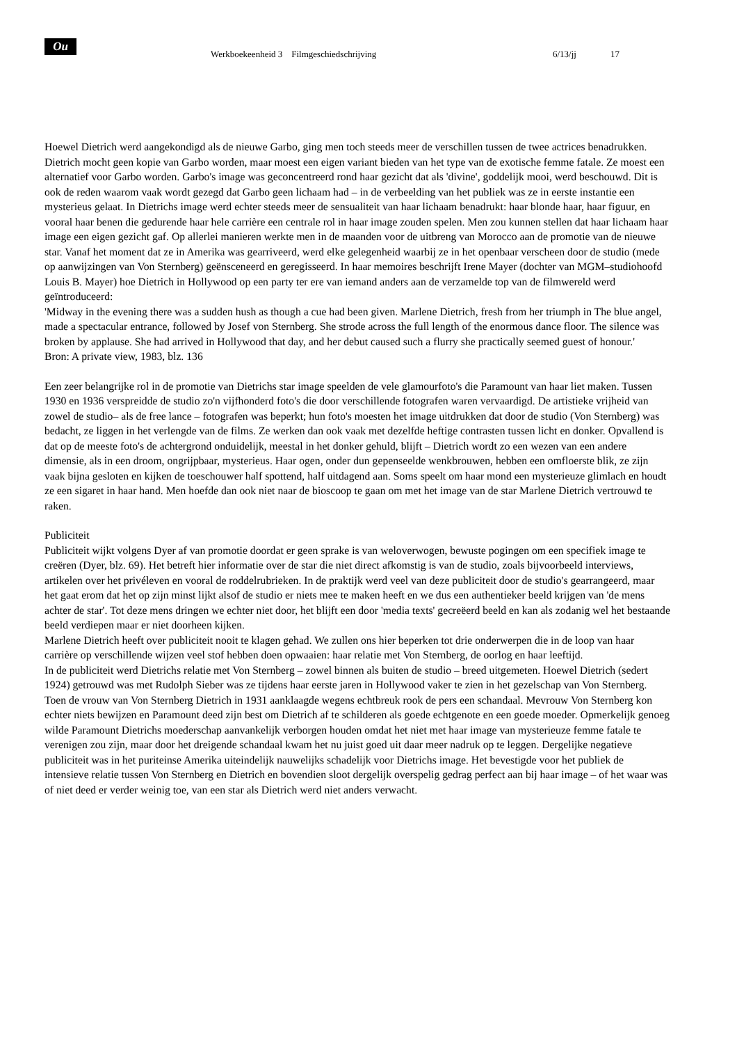Ou
Werkboekeenheid 3 Filmgeschiedschrijving
6/13/jj 17
Hoewel Dietrich werd aangekondigd als de nieuwe Garbo, ging men toch steeds meer de verschillen tussen de twee actrices benadrukken. Dietrich mocht geen kopie van Garbo worden, maar moest een eigen variant bieden van het type van de exotische femme fatale. Ze moest een alternatief voor Garbo worden. Garbo's image was geconcentreerd rond haar gezicht dat als 'divine', goddelijk mooi, werd beschouwd. Dit is ook de reden waarom vaak wordt gezegd dat Garbo geen lichaam had – in de verbeelding van het publiek was ze in eerste instantie een mysterieus gelaat. In Dietrichs image werd echter steeds meer de sensualiteit van haar lichaam benadrukt: haar blonde haar, haar figuur, en vooral haar benen die gedurende haar hele carrière een centrale rol in haar image zouden spelen. Men zou kunnen stellen dat haar lichaam haar image een eigen gezicht gaf. Op allerlei manieren werkte men in de maanden voor de uitbreng van Morocco aan de promotie van de nieuwe star. Vanaf het moment dat ze in Amerika was gearriveerd, werd elke gelegenheid waarbij ze in het openbaar verscheen door de studio (mede op aanwijzingen van Von Sternberg) geënsceneerd en geregisseerd. In haar memoires beschrijft Irene Mayer (dochter van MGM–studiohoofd Louis B. Mayer) hoe Dietrich in Hollywood op een party ter ere van iemand anders aan de verzamelde top van de filmwereld werd geïntroduceerd:
'Midway in the evening there was a sudden hush as though a cue had been given. Marlene Dietrich, fresh from her triumph in The blue angel, made a spectacular entrance, followed by Josef von Sternberg. She strode across the full length of the enormous dance floor. The silence was broken by applause. She had arrived in Hollywood that day, and her debut caused such a flurry she practically seemed guest of honour.'
Bron: A private view, 1983, blz. 136
Een zeer belangrijke rol in de promotie van Dietrichs star image speelden de vele glamourfoto's die Paramount van haar liet maken. Tussen 1930 en 1936 verspreidde de studio zo'n vijfhonderd foto's die door verschillende fotografen waren vervaardigd. De artistieke vrijheid van zowel de studio– als de free lance – fotografen was beperkt; hun foto's moesten het image uitdrukken dat door de studio (Von Sternberg) was bedacht, ze liggen in het verlengde van de films. Ze werken dan ook vaak met dezelfde heftige contrasten tussen licht en donker. Opvallend is dat op de meeste foto's de achtergrond onduidelijk, meestal in het donker gehuld, blijft – Dietrich wordt zo een wezen van een andere dimensie, als in een droom, ongrijpbaar, mysterieus. Haar ogen, onder dun gepenseelde wenkbrouwen, hebben een omfloerste blik, ze zijn vaak bijna gesloten en kijken de toeschouwer half spottend, half uitdagend aan. Soms speelt om haar mond een mysterieuze glimlach en houdt ze een sigaret in haar hand. Men hoefde dan ook niet naar de bioscoop te gaan om met het image van de star Marlene Dietrich vertrouwd te raken.
Publiciteit
Publiciteit wijkt volgens Dyer af van promotie doordat er geen sprake is van weloverwogen, bewuste pogingen om een specifiek image te creëren (Dyer, blz. 69). Het betreft hier informatie over de star die niet direct afkomstig is van de studio, zoals bijvoorbeeld interviews, artikelen over het privéleven en vooral de roddelrubrieken. In de praktijk werd veel van deze publiciteit door de studio's gearrangeerd, maar het gaat erom dat het op zijn minst lijkt alsof de studio er niets mee te maken heeft en we dus een authentieker beeld krijgen van 'de mens achter de star'. Tot deze mens dringen we echter niet door, het blijft een door 'media texts' gecreëerd beeld en kan als zodanig wel het bestaande beeld verdiepen maar er niet doorheen kijken.
Marlene Dietrich heeft over publiciteit nooit te klagen gehad. We zullen ons hier beperken tot drie onderwerpen die in de loop van haar carrière op verschillende wijzen veel stof hebben doen opwaaien: haar relatie met Von Sternberg, de oorlog en haar leeftijd.
In de publiciteit werd Dietrichs relatie met Von Sternberg – zowel binnen als buiten de studio – breed uitgemeten. Hoewel Dietrich (sedert 1924) getrouwd was met Rudolph Sieber was ze tijdens haar eerste jaren in Hollywood vaker te zien in het gezelschap van Von Sternberg. Toen de vrouw van Von Sternberg Dietrich in 1931 aanklaagde wegens echtbreuk rook de pers een schandaal. Mevrouw Von Sternberg kon echter niets bewijzen en Paramount deed zijn best om Dietrich af te schilderen als goede echtgenote en een goede moeder. Opmerkelijk genoeg wilde Paramount Dietrichs moederschap aanvankelijk verborgen houden omdat het niet met haar image van mysterieuze femme fatale te verenigen zou zijn, maar door het dreigende schandaal kwam het nu juist goed uit daar meer nadruk op te leggen. Dergelijke negatieve publiciteit was in het puriteinse Amerika uiteindelijk nauwelijks schadelijk voor Dietrichs image. Het bevestigde voor het publiek de intensieve relatie tussen Von Sternberg en Dietrich en bovendien sloot dergelijk overspelig gedrag perfect aan bij haar image – of het waar was of niet deed er verder weinig toe, van een star als Dietrich werd niet anders verwacht.